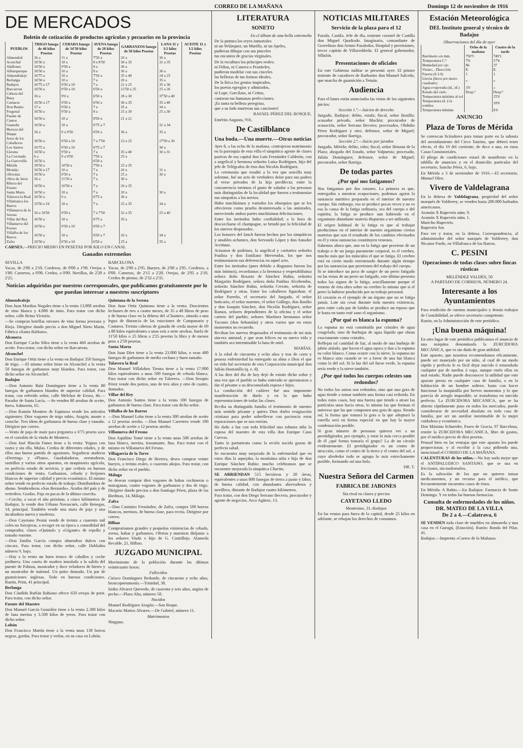CORREO DE LA MAÑANA Domingo 12 de noviembre de 1916
DE MERCADOS
Boletín de cotización de productos agrícolas y pecuarios en la provincia
| PUEBLOS | TRIGO fanega de 46 kilos Pesetas | CEBADA fanega de 34'50 kilos Pesetas | AVENA fanega de 28 kilos Pesetas | GARBANZOS fanega de 58 kilos Pesetas | LANA 11 y 1/2 kilos Pesetas | ACEITE 11 y 1/2 kilos Pesetas |
| --- | --- | --- | --- | --- | --- | --- |
| Almendral | 16 a | 11 a | 7'50 a | 20 a | 30 a | |
| Aceuchal | 16'50 a | 10 a | 8 a 8'50 | 30 a 35 | 32 a 35 | |
| Ahillones | 16'50 a | 9'50 a | 8 a | 30 a | | |
| Alburquerque | 16'50 a | 10 a | 8 a | 30 a | 30 a | |
| Almendralejo | 16'75 a | 10 a | 7'50 a | 35 a 40 | 24 a 25 | |
| Berlanga | 16'50 a | 10 a | 7 a | 20 a | 35 a | |
| Badajoz | 16'75 a 17 | 9'50 a 10 | 7 a | 22 a 25 | 35 a 36 | |
| Barcarrota | 16'50 a | 9'50 a 10 | 6'50 a | 22'50 a 25 | 25 a 26 | |
| Cabeza del Buey | 16 a | 9'0 a | 6'50 a | 28 a 30 | 37'50 a 40 | |
| Castuera | 16'50 a 17 | 9'50 a | 6'50 a | 30 a 35 | 35 a 40 | |
| Don Benito | 17 a | 9'50 a | 7 a | 35 a | 34 a | |
| Fregenal | 16'50 a | 9'50 a | 8 a | 25 a 30 | 25 a 30 | |
| Fuente de Cantos | 16'50 a | 10 a | 8'50 a | 21 a 22 | | |
| Guareña | 16'50 a | 10 a | 6'75 a 7 | | 32 a 34 | |
| Herrera del Duque | 16 a | 9 a 9'50 | 6'50 a | 36 a | 35 a | |
| Jerez de los Caballeros | 16'50 a | 9'50 a 10 | 7 a 7'50 | 23 a 25 | 27'50 a 30 | |
| Los Santos | 16'75 a | 9'50 a 10 | 6'75 a 7 | | 30 a | |
| Llerena | 16'50 a | 9'50 a | 7 a | 35 a 40 | 30 a 31 | |
| La Coronada | 6 a | 9 a 9'50 | 7'50 a | 25 a | | |
| La Garrovilla | 16'50 a | | 6'50 a | | | |
| Mérida | 18'50 a | 10'50 a | 7'50 a | 25 a 35 | | |
| Montijo | 16'50 a 17 | 10 a | 7 a | 20 a | 31 a | |
| Olivenza | 16'50 a | 9'50 a | 7 a | 25 a | 30 a | |
| Oliva de Jerez | 16 a | 11'50 a | 7 a | 30 a | | |
| Ribera del Fresno | 16'50 a | 10'50 a | 7 a | 20 a 35 | | |
| Santa Marta | 16'50 a | 10 a | 7 a | 20 a | 30 a | |
| Talavera la Real | 16'50 a | 9 a | 6'75 a | 30 a | | |
| Villafranca los Barros | 15'50 a 16 | 10 a | 7 a | 25 a 35 | 34 a | |
| Villanueva de la Serena | 16 a 16'50 | 9'50 a | 7 a 7'50 | 32 a 35 | 25 a 40 | |
| Villar del Rey | 16'50 a | 10 a | 6'75 a | 35 a | | |
| Villanueva del Fresno | 16'50 a | 9'50 a 10 | 6'50 a 7 | | | |
| Villalba de los Barros | 16'50 a | 10 a | 6'50 a 7 | 20 a | 34 a | |
| Zafra | 16'50 a | 9'50 a 10 | 6'50 a | 25 a | 35 a | |
CARNES.—PRECIO MEDIO EN PESETAS POR KILO EN CANAL
Ganados extremeños
SEVILLA
Vacas, de 2'00 a 2'10. Corderos, de 0'00 a 1'90. Ovejas a 1'80. Carneros, a 0'00. Cerdos, a 0'00. Novillos, de 2'20 a 2'25.
BARCELONA
Vacas, de 2'00 a 2'05. Bueyes, de 2'00 a 2'05. Corderos, a 0'00. Carneros, de 2'15 a 2'20. Ovejas, de 2'05 a 2'10. Cerdos de pienso, de 2'32 a 2'35.
Noticias adquiridas por nuestros corresponsales, que publicamos gratuitamente por lo que puedan interesar a nuestros suscriptores
Almendralejo
Don Juan Mariñas Nogales tiene a la venta 13.000 arrobas de vino blanco y 4.000 de tinto. Para tratar con dicho señor, calle Reina Victoria.
—Se compran botellas envases de vino forma jerezana y Rioja. Dirigirse dando precio a don Miguel Nieto Marín. Fábrica «Santa Bárbara».
Alconera
Don Enrique Cacho Silva tiene a la venta 460 arrobas de aceite. Para tratar, con dicho señor en Barcarrota.
Alconchel
Don Enrique Ortiz tiene a la venta en Badajoz 350 fanegas de trigo. —El mismo señor tiene en Alconchel a la venta 50 fanegas de garbanzos muy blandos. Para tratar, con dicho señor en Alconchel.
Badajoz
—Don Antonio Ruiz Domínguez tiene a la venta 80 fanegas de garbanzos blandos de superior calidad. Para tratar, con referido señor, calle Melchor de Evora, 46.—Parador de Santa Lucía. —Se venden 80 arrobas de aceite, fuera. Salmerón, 65.
—Don Ramón Montero de Espinosa vende los artículos siguientes: Diez vagones de trigo rubio, Aragón, monte o coruche. Tres ídem de garbanzos de buena clase y tamaño. Dirigirse por correo.
—Venta de paja de maíz para jergoneta a 6'75 peseta saco en el corralón de la viuda de Montero.
—Don José Rincón Funes tiene a la venta: Yeguas con rastra y sin ella. Mulas. Cerdos de diferentes edades, y de ellos una buena partida de agostones. Segadoras atadoras «Deering» y «Plano». Guadañadoras, aventadoras, rastrillos y varios otros aparatos, en maquinaria agrícola, en perfecto estado de servicio, y que cedería en buenas condiciones de venta. Garbanzos, cebada y freijones blancos de superior calidad y precio económico. El mismo señor vende en perfecto estado de trabajo: Distribuidora de abono. Sembradoras «San Bernardo». Arados del país y de vertedera. Gradas. Paja en pacas de la última cosecha.
—Corcha, a sacar el año próximo, a cinco kilómetros de Badajoz, la vende don Urbano Navascués, calle Benegas, 14, principal. También vende una niara de paja y una incubadora nueva y moderna.
—Don Cayetano Pesini vende de treinta a cuarenta mil coles no forrajeras, a recoger en su época a comodidad del comprador, clases «Quintal» y «Gigante» de repollo y tamaño enorme.
—Don Emilio García compra almendras dulces con cáscara. Para tratar, con dicho señor, calle Doblados número 9, bajo.
—Hay a la venta un buen tronco de caballos y coche jardinera. Una caseta de madera instalada a la salida del puente de Palmas, mostrador y doce veladores de hierro y un mostrador de mármol. Un potro domado. Un par de guarniciones inglesas. Todo en buenas condiciones. Razón, Prim, 41 principal.
Berlanga
Don Cándido Rufián Babiano ofrece 650 ovejas de parir. Para tratar, con dicho señor.
Fuente del Maestre
Don Manuel García González tiene a la venta 2.300 kilos de lana merina y 3.500 kilos de yeros. Para tratar con dicho señor.
Lobón
Don Francisco Martín tiene a la venta unas 130 borras negras, gordas. Para tratar y verlas, en su casa en Lobón.
Quintana de la Serena
Don Juan Ortiz Quintana tiene a la venta: Doscientos lechones de tres a cuatro meses, de 35 a 40 libras de peso y de buena clase en la dehesa del «Chantre», situada a una legua de distancia de las estaciones de Campanario y Castuera. Treinta cabezas de ganado de cerda mayor de 69 a 80 kilos equivalentes a unas seis a siete arrobas. Suela de 11'50 kilos o 25 libras a 2'25 pesetas la libra y de menos peso a 2'50 pesetas.
Santa Marta
Don Juan Díez tiene a la venta 23.000 kilos, o sean 400 fanegas de garbanzos de media cochura y buen tamaño.
Talavera la Real
Don Manuel Villalobos Tienza tiene a la venta 17.000 kilos equivalentes a unas 500 fanegas de cebada blanca. Para tratar con dicho señor en Talavera. —Don Serapio Pérez vende dos potros, uno de tres años y otro de cuatro, domados.
Villar del Rey
Don Antonio Santos tiene a la venta 100 fanegas de garbanzos de buena clase. Para tratar con dicho señor.
Villalba de los Barros
—Don Manuel Lobo tiene a la venta 300 arrobas de aceite a 12 pesetas arroba. —Don Manuel Carretero vende 100 arrobas de aceite a 12 pesetas arroba.
Villanueva del Fresno
Don Aquilino Tomé tiene a la venta unas 500 arrobas de lana blanca, merina, trasumante, fina. Para tratar con el mismo en Villanueva del Fresno.
Villagarcía de la Torre
Don Francisco Diego de Herrera, desea comprar veinte bueyes, o treinta erales, o cuarenta añojos. Para tratar, con dicho señor en el pueblo.
Málaga
Se desean comprar diez vagones de habas cochineras o mazaganas, cuatro vagones de garbanzos y dos de trigo. Dirigirse dando precios a don Santiago Pérez, plaza de las Biedmas, 14, Málaga.
Zafra
—Don Casimiro Fernández, de Zafra, compra 500 borros blancos, merinos, de buena clase, para recría. Dirigirse por correo.
Bilbao
Compraríamos grandes y pequeñas existencias de cebada, avena, habas y garbanzos. Ofertas y muestras diríjanse a los señores Viuda e hijo de G. Castrillejo. Alameda Recalde, 21, Bilbao.
JUZGADO MUNICIPAL
Movimiento de la población durante las últimas veinticuatro horas:
Fallecidos
Ciriaco Domínguez Redondo, de cincuenta y ocho años, broncopneumonía.—Trinidad, 30.
Isidro Alvarez Quevedo, de cuarenta y seis años, angina de pecho.—Plaza Alta, número 50.
Nacidos
Manuel Rodríguez Aragón.—San Roque.
Macario Martos Alvarez.—De Gabriel, número 11.
Matrimonios
Ninguno.
LITERATURA
SONETO
En el álbum de una bella extremeña
De la pintura los reyes inmortales
ni un Velázquez, un Murillo, ni un Apeles,
pudieran dibujar con sus pinceles
tus encantos de gracias virginales.
De la escultura los príncipes reales:
ni Fidias, ni Canova o Praxiteles,
pudieran modelar con sus cinceles
las bellezas de tus formas ideales.
De la lírica los genios inspirados,
los poetas egregios y admirados,
ni Lope, Garcilaso, ni Cetina,
cantaran tus humanas perfecciones.
¡Es tanta tu belleza peregrina,
que a su lado murieran sus canciones!
RAFAEL PÉREZ DEL BOSQUE.
Emérita Augusta, 916.
De Castilblanco
Una boda.—Una muerte.—Otras noticias
Ayer 8, a las ocho de la mañana, contrajeron matrimonio en la parroquia de esta villa el simpático agente de clases pasivas de esa capital don Luis Fernández Calderón, con a angelical y hermosa señorita Luisa Rodríguez, hija del jefe de Telégrafos de ésta don Nicolás Rodríguez.
La ceremonia que resultó a la vez que sencilla muy solemne, fué un acto de verdadero dolor para sus padres al verse privados de la hija predilecta; entre la concurrencia tuvimos el gusto de saludar a las personas más distinguidas de la localidad que fueron a testimoniar sus simpatías a los novios.
Hubo muchísimos y variados los obsequios que se les ofrecieron como prueba desinteresada a las amistades, mereciendo ambas partes muchísimas felicitaciones.
Entre los invitados hubo cordialidad; a la hora de descorcharse el champagne, se brindó por la felicidad de los nuevos desposados.
Los honores del lunch fueron hechos por los simpáticos y amables achantes, don Servando López y don Amador Aceituno.
Actuaron de padrinos, la angelical y caritativa señorita Paulina y don Emiliano Mervendas, los que nos testimoniaron sus deferencias en aquel acto.
Entre los invitados (pues debido a disgustos fueron los más íntimos), recordamos a la hermosa y respetabilísima señora doña Rosario de Sánchez Rubia, señorita Margarita Rodríguez, señora doña Paulina Alcobendas, señorita Sánchez Rubia, señorita Cerrato, señorita de Rodríguez y otras. Entre los caballeros figuraban: el señor Parreño, el secretario del Juzgado, el señor boticario, el señor maestro, el señor Gallego, don Basilio y don Joaquín Sánchez, don Nicolás Rodríguez, señor Ramos, señores dependientes de la oficina y el señor cartero del pueblo; señores Martínez hermanos señor Tacones (don Sebastián) y otros varios que en estos momentos no recuerdo.
Reciban los nuevos desposados el testimonio de mi más sincera amistad, y que sean felices en su nueva vida y también sea interminable la luna de miel.
MARÍAS.
A la edad de cincuenta y ocho años y tras de corta y penosa enfermedad ha entregado su alma a Dios el que en vida fué secretario de esta Corporación municipal don Julián Hontanilla (q. e. d).
A las diez del día de hoy dejó de existir dicho señor y una vez que el pueblo se hubo enterado se apresuraron a dar el pésame a su desconsolada esposa e hijos.
La conducción del cadáver fué una imponente manifestación de duelo y en la que hubo representaciones de todas las clases.
Reciba su distinguida familia el testimonio de nuestro más sentido pésame y quiera Dios darles resignación cristiana para poder sobrellevar con paciencia estas reparaciones que se nos envían.
Ha dado a luz con toda felicidad una robusta niña la esposa del maestro de esta villa don Enrique Cano Cuevas.
Tanto la parturienta como la recién nacida gozan de perfecta salud.
Se encuentra muy mejorada de la enfermedad que en estos días la aquejaba, la monísima niña e hija de don Enrique Sánchez Rubio; mucho celebramos que se encuentre mejorada la simpática Charito.
SE ARRIENDAN 515 hectáreas y 20 áreas, equivalentes a unas 800 fanegas de tierra a pasto y labor, de buena calidad, con abundantes abrevaderos y novillero, distante de Badajoz cuatro kilómetros.
Para tratar, con don Diego Serrano Becerra, procurador y agente de negocios. Arco Agüero, 13.
NOTICIAS MILITARES
Servicio de la plaza para el 12
Parada, Castila. Jefe de día, teniente coronel de Castilla don Miguel Quadrado. Imaginaria, comandante de Gravelinas don Arturo Pasalodos. Hospital y provisiones, tercer capitán de Villarrobledo. El general gobernador, Villalón.
Presentaciones de oficiales
En este Gobierno militar se presentó ayer: El primer teniente de cazadores de Barbastro don Manuel Salcedo, que marcha de guarnición a Tetuán.
Audiencia
Para el lunes están anunciadas las vistas de los siguientes juicios:
Sección 1.ª.—Juicios de derecho
Juzgado, Badajoz; delito, estafa; fiscal, señor Bonilla; acusador privado, señor Machín; procurador de acusación, señor Serrano Becerra; procesados, Obdulio Pérez Rodríguez y otro; defensor, señor de Miguel; procurador, señor Barriga.
Sección 2.ª.—Juicio por jurados
Juzgado, Mérida; delito, robo; fiscal, señor Henauz de la Plaza; abogado del Estado, señor Valpuesta; procesado, Julián Domínguez; defensor, señor de Miguel; procurador, señor Barriga.
De todas partes
¿Por qué nos fatigamos?
Nos fatigamos por dos razones. La primera es que, entregados a nuestras ocupaciones, podemos agotar la sustancia nutritiva preparada en el interior de nuestro cuerpo. Sin embargo, eso se produce pocas veces y no es esa la causa de la fatiga ordinaria, sea del cuerpo o del espíritu; la fatiga se produce aun habiendo en el organismo abundante materia dispuesta a ser utilizada.
El origen habitual de la fatiga es que al trabajar producimos en el interior de nuestro organismo ciertas materias que son el resultado de los cambios efectuados en él y estas sustancias constituyen venenos.
Sabemos ahora que, aun en la fatiga que proviene de un trabajo o de un juego puramente corporal, es el cerebro, mucho más que los músculos el que se fatiga. El cerebro está en cierto modo envenenado durante algún tiempo por las sustancias que provienen del trabajo del cuerpo.
Si se introduce un poco de sangre de un perro fatigado en las venas de un perro no fatigado, este último presenta todos los signos de la fatiga, sencillamente porque el veneno de ésta obra sobre su cerebro lo mismo que si el perro la hubiese producido por su trabajo personal.
El corazón es el ejemplo de un órgano que no se fatiga jamás. Late sin cesar durante toda nuestra existencia, pero entre cada par de latidos se produce un reposo que le basta en tanto esté sano el organismo.
¿Por qué es blanca la espuma?
La espuma no está constituída por cristales de agua congelada, sino de burbujas de agua líquida que obran exactamente como cristales.
Reflejan tal cantidad de luz, al modo de una burbuja de jabón aislada, que hacen el agua opaca y dan a la espuma su color blanco. Como ocurre con la nieve, la espuma no es blanca sino cuando se ve a favor de una luz blanca como la del sol. Si la luz del sol fuese verde, la espuma sería verde y la nieve también.
¿Por qué todos los cuerpos celestes son redondos?
No todos los astros son redondos, sino que una gota de agua tiende a tomar también una forma casi redonda. En todos estos casos, hay una fuerza que tiende a atraer las partículas unas hacia otras, lo mismo las que forman el universo que las que componen una gota de agua. Siendo así, la forma que tomará la gota o la que adoptará la estrella será en forma especial en que hay la mayor condensación posible.
Si gran número de personas quieren ver a un prestidigitador, por ejemplo, y estar lo más cerca posible de él ¿qué forma tomaría el grupo? La de un círculo evidentemente. El pretidigitador es un centro de atracción, como el centro de la tierra y el centro del sol, a cuyo alrededor todo se agrupa lo más estrechamente posible, formando así una bola.
DR. T.
Nuestra Señora del Carmen
FABRICA DE JABONES
Sin rival en clases y precios
CAYETANO LLEDO
Montesino, 31.-Badajoz
En las ventas para fuera de la capital, desde 25 kilos en adelante, se rebajan los derechos de consumos.
Estación Meteorológica
DEL Instituto general y técnico de Badajoz
Observaciones del día de ayer
| | Ocho de la mañana | Cuatro de la tarde |
| --- | --- | --- |
| Barómetro en mm. | 750'5 | 749'1 |
| Temperatura C.º | 7'6 | 17'6 |
| Humedad por ojo | 86 | 37 |
| Viento... Dirección | E. | E. |
| Fuerza (0 á 9) | 1 | 1 |
| Lluvia (litros por metro cuadrado) | » | » |
| Agua evaporada (id., id.) | 3'0 | » |
| Estado del cielo | Desp.º | Desp.º |
| Temperatura máxima al sol | | 25'0 |
| Temperatura id. á la sombra | | 18'0 |
| Temperatura mínima | | 6'0 |
ANUNCIO
Plaza de Toros de Mérida
Se convocan licitadores para tomar parte en la subasta del arrendamiento del Circo Taurino, que deberá tener efecto, el día 19 del corriente, de doce a una, en estas Casas Consistoriales.
El pliego de condiciones estará de manifiesto en la tablilla de anuncios y en el domicilio particular del secretario, Sancho Pérez, 6, bajo.
En Mérida a 3 de noviembre de 1916.—El secretario, Manuel Olea.
Vivero de Valdelagrana
En la dehesa de Valdelagrana, propiedad del señor marqués de Valderrey, se venden hasta 200.000 barbados americanos.
Aramón X Rupectris núm. 9.
Aramón X Rupectris núm. 1.
Muricho Rupectris.
Rupectris Sot.
Para ver y tratar, en la dehesa. Correspondencia, al administrador del señor marqués de Valderrey, don Nicanor Pardo, en Villafranca de los Barros.
C. PESINI
Operaciones de todas clases sobre fincas rústicas
MELÉNDEZ VALDÉS, 50
A PARTADO DE CORREOS, NÚMERO 24.
Interesante a los Ayuntamientos
Para rendición de cuentas municipales y demás trabajos de Contabilidad, se ofrece secretario competente.
Razón, en la Administración de este periódico.
¡Una buena máquina!
En otro lugar de este periódico publicamos el anuncio de una máquina denominada la ZURCIDORA MECÁNICA, que es sin duda de gran utilidad.
Este aparato, que nosotros recomendamos eficazmente, puede ser manejado por un niño, al cual de un modo rápido y perfecto le es fácil dejar zurcido ó remendado cualquier par de medias ó ropa, aunque estén ellas en mal estado. Nadie puede desconocer la utilidad que este aparato presta en cualquier casa de familia, o en la habitación de un hombre soltero; basta con hacer funcionar la maquinilla por breves momentos y lo que parecía de arreglo imposible, se transforma en zurcido perfecto. La ZURCIDORA MECANICA, que se ha abierto rápidamente paso en todos los mercados, puede considerarse de necesidad absoluta en toda casa de familia, por ser un auxiliar inestimable de la mujer cuidadosa y económica.
Don Máximo Schneider, Paseo de Gracia, 97 Barcelona, remite la ZURCIDORA MECANICA, libre de gastos, por el módico precio de diez pesetas.
Pensad bien en las ventajas que este aparato les puede proporcionar, y al escribir á la casa pidiendo una, mencionad el CORREO DE LA MAÑANA.
CALENTURAS de los niños.—No hay nada mejor que el ANTIPALUDICO SANTANO, que se usa en fricciones, sin molestarlos.
Es la salvación de los que no quieren tomar medicamentos, y un recurso para el médico, que frecuentemente encuentra casos de éstos.
En Mérida: A Rubio.—En Badajoz: Farmacia de Santo Domingo. Y en todas las buenas farmacias.
Consulta de enfermedades de los niños.
DR. MATEO DE LA VILLA
De 2 a 4.—Calatrava, 6
SE VENDEN toda clase de muebles en almoneda y una casa en el Gurugú, (Estación). Razón: Ronda del Pilar, 41.
Badajoz.—Imprenta «Correo de la Mañana»